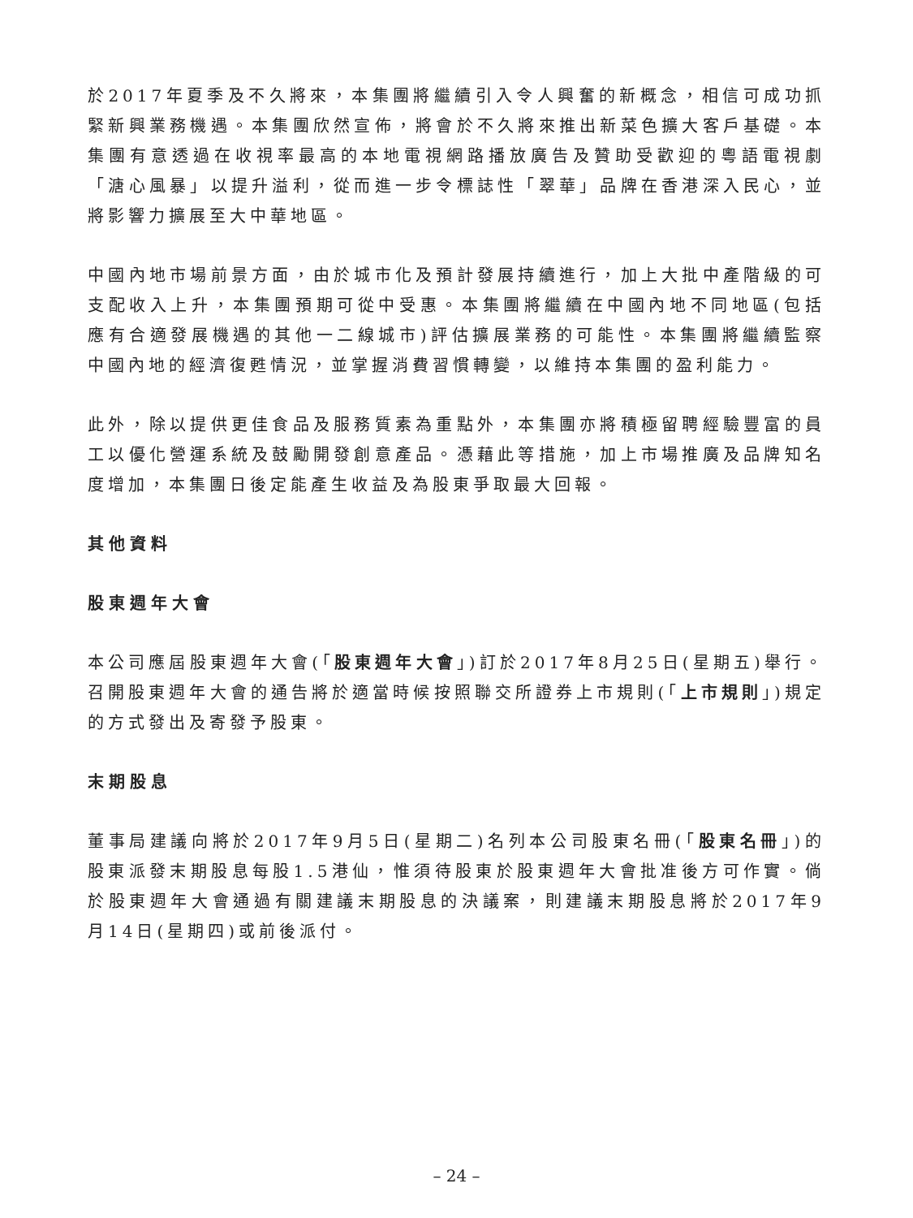於2017年夏季及不久將來，本集團將繼續引入令人興奮的新概念，相信可成功抓緊新興業務機遇。本集團欣然宣佈，將會於不久將來推出新菜色擴大客戶基礎。本集團有意透過在收視率最高的本地電視網路播放廣告及贊助受歡迎的粵語電視劇「溏心風暴」以提升溢利，從而進一步令標誌性「翠華」品牌在香港深入民心，並將影響力擴展至大中華地區。
中國內地市場前景方面，由於城市化及預計發展持續進行，加上大批中產階級的可支配收入上升，本集團預期可從中受惠。本集團將繼續在中國內地不同地區(包括應有合適發展機遇的其他一二線城市)評估擴展業務的可能性。本集團將繼續監察中國內地的經濟復甦情況，並掌握消費習慣轉變，以維持本集團的盈利能力。
此外，除以提供更佳食品及服務質素為重點外，本集團亦將積極留聘經驗豐富的員工以優化營運系統及鼓勵開發創意產品。憑藉此等措施，加上市場推廣及品牌知名度增加，本集團日後定能產生收益及為股東爭取最大回報。
其他資料
股東週年大會
本公司應屆股東週年大會(「股東週年大會」)訂於2017年8月25日(星期五)舉行。召開股東週年大會的通告將於適當時候按照聯交所證券上市規則(「上市規則」)規定的方式發出及寄發予股東。
末期股息
董事局建議向將於2017年9月5日(星期二)名列本公司股東名冊(「股東名冊」)的股東派發末期股息每股1.5港仙，惟須待股東於股東週年大會批准後方可作實。倘於股東週年大會通過有關建議末期股息的決議案，則建議末期股息將於2017年9月14日(星期四)或前後派付。
– 24 –